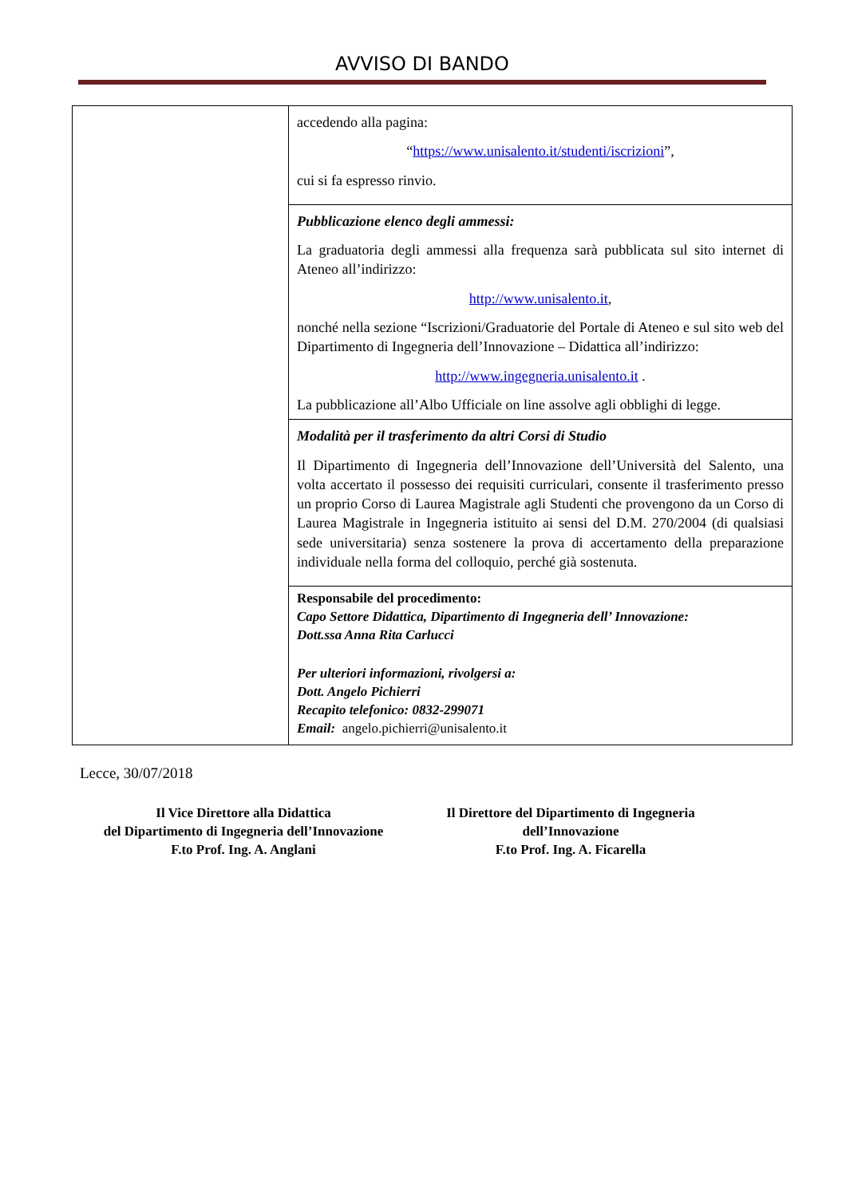AVVISO DI BANDO
| | accedendo alla pagina: “ https://www.unisalento.it/studenti/iscrizioni ”, cui si fa espresso rinvio. |
| | Pubblicazione elenco degli ammessi: La graduatoria degli ammessi alla frequenza sarà pubblicata sul sito internet di Ateneo all’indirizzo: http://www.unisalento.it , nonché nella sezione “Iscrizioni/Graduatorie del Portale di Ateneo e sul sito web del Dipartimento di Ingegneria dell’Innovazione – Didattica all’indirizzo: http://www.ingegneria.unisalento.it . La pubblicazione all’Albo Ufficiale on line assolve agli obblighi di legge. |
| | Modalità per il trasferimento da altri Corsi di Studio Il Dipartimento di Ingegneria dell’Innovazione dell’Università del Salento, una volta accertato il possesso dei requisiti curriculari, consente il trasferimento presso un proprio Corso di Laurea Magistrale agli Studenti che provengono da un Corso di Laurea Magistrale in Ingegneria istituito ai sensi del D.M. 270/2004 (di qualsiasi sede universitaria) senza sostenere la prova di accertamento della preparazione individuale nella forma del colloquio, perché già sostenuta. |
| | Responsabile del procedimento: Capo Settore Didattica, Dipartimento di Ingegneria dell’ Innovazione: Dott.ssa Anna Rita Carlucci Per ulteriori informazioni, rivolgersi a: Dott. Angelo Pichierri Recapito telefonico: 0832-299071 Email: angelo.pichierri@unisalento.it |
Lecce, 30/07/2018
Il Vice Direttore alla Didattica
del Dipartimento di Ingegneria dell’Innovazione
F.to Prof. Ing. A. Anglani
Il Direttore del Dipartimento di Ingegneria
dell’Innovazione
F.to Prof. Ing. A. Ficarella